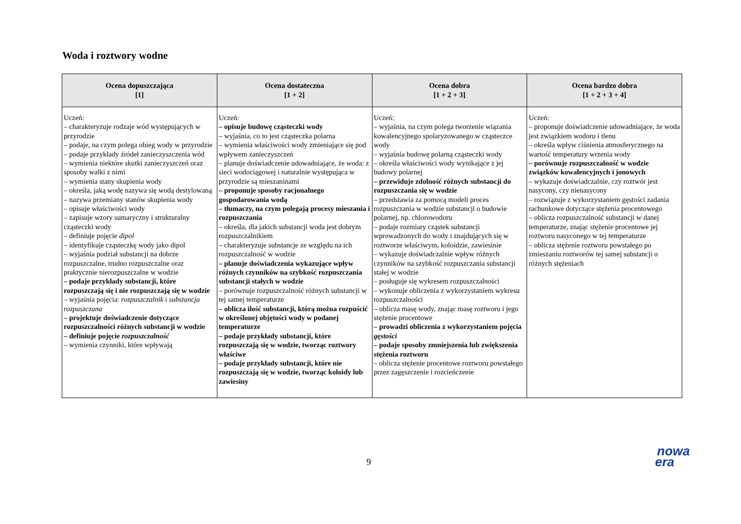Woda i roztwory wodne
| Ocena dopuszczająca [1] | Ocena dostateczna [1 + 2] | Ocena dobra [1 + 2 + 3] | Ocena bardzo dobra [1 + 2 + 3 + 4] |
| --- | --- | --- | --- |
| Uczeń: – charakteryzuje rodzaje wód występujących w przyrodzie – podaje, na czym polega obieg wody w przyrodzie – podaje przykłady źródeł zanieczyszczenia wód – wymienia niektóre skutki zanieczyszczeń oraz sposoby walki z nimi – wymienia stany skupienia wody – określa, jaką wodę nazywa się wodą destylowaną – nazywa przemiany stanów skupienia wody – opisuje właściwości wody – zapisuje wzory sumaryczny i strukturalny cząsteczki wody – definiuje pojęcie dipol – identyfikuje cząsteczkę wody jako dipol – wyjaśnia podział substancji na dobrze rozpuszczalne, trudno rozpuszczalne oraz praktycznie nierozpuszczalne w wodzie – podaje przykłady substancji, które rozpuszczają się i nie rozpuszczają się w wodzie – wyjaśnia pojęcia: rozpuszczalnik i substancja rozpuszczana – projektuje doświadczenie dotyczące rozpuszczalności różnych substancji w wodzie – definiuje pojęcie rozpuszczalność – wymienia czynniki, które wpływają | Uczeń: – opisuje budowę cząsteczki wody – wyjaśnia, co to jest cząsteczka polarna – wymienia właściwości wody zmieniające się pod wpływem zanieczyszczeń – planuje doświadczenie udowadniające, że woda: z sieci wodociągowej i naturalnie występująca w przyrodzie są mieszaninami – proponuje sposoby racjonalnego gospodarowania wodą – tłumaczy, na czym polegają procesy mieszania i rozpuszczania – określa, dla jakich substancji woda jest dobrym rozpuszczalnikiem – charakteryzuje substancje ze względu na ich rozpuszczalność w wodzie – planuje doświadczenia wykazujące wpływ różnych czynników na szybkość rozpuszczania substancji stałych w wodzie – porównuje rozpuszczalność różnych substancji w tej samej temperaturze – oblicza ilość substancji, którą można rozpuścić w określonej objętości wody w podanej temperaturze – podaje przykłady substancji, które rozpuszczają się w wodzie, tworząc roztwory właściwe – podaje przykłady substancji, które nie rozpuszczają się w wodzie, tworząc koloidy lub zawiesiny | Uczeń: – wyjaśnia, na czym polega tworzenie wiązania kowalencyjnego spolaryzowanego w cząsteczce wody – wyjaśnia budowę polarną cząsteczki wody – określa właściwości wody wynikające z jej budowy polarnej – przewiduje zdolność różnych substancji do rozpuszczania się w wodzie – przedstawia za pomocą modeli proces rozpuszczania w wodzie substancji o budowie polarnej, np. chlorowodoru – podaje rozmiary cząstek substancji wprowadzonych do wody i znajdujących się w roztworze właściwym, koloidzie, zawiesinie – wykazuje doświadczalnie wpływ różnych czynników na szybkość rozpuszczania substancji stałej w wodzie – posługuje się wykresem rozpuszczalności – wykonuje obliczenia z wykorzystaniem wykresu rozpuszczalności – oblicza masę wody, znając masę roztworu i jego stężenie procentowe – prowadzi obliczenia z wykorzystaniem pojęcia gęstości – podaje sposoby zmniejszenia lub zwiększenia stężenia roztworu – oblicza stężenie procentowe roztworu powstałego przez zagęszczenie i rozcieńczenie | Uczeń: – proponuje doświadczenie udowadniające, że woda jest związkiem wodoru i tlenu – określa wpływ ciśnienia atmosferycznego na wartość temperatury wrzenia wody – porównuje rozpuszczalność w wodzie związków kowalencyjnych i jonowych – wykazuje doświadczalnie, czy roztwór jest nasycony, czy nienasycony – rozwiązuje z wykorzystaniem gęstości zadania rachunkowe dotyczące stężenia procentowego – oblicza rozpuszczalność substancji w danej temperaturze, znając stężenie procentowe jej roztworu nasyconego w tej temperaturze – oblicza stężenie roztworu powstałego po zmieszaniu roztworów tej samej substancji o różnych stężeniach |
9
nowa
era